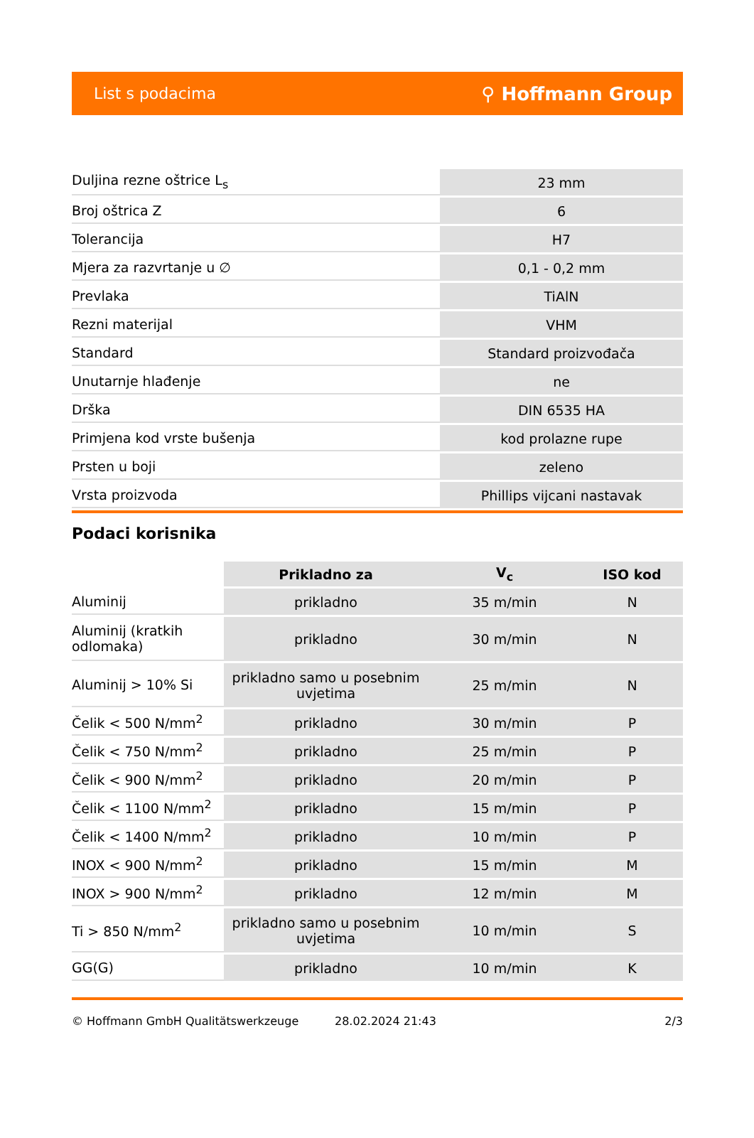List s podacima ⚲ Hoffmann Group
| Duljina rezne oštrice L<sub>s</sub> | 23 mm |
| Broj oštrica Z | 6 |
| Tolerancija | H7 |
| Mjera za razvrtanje u ∅ | 0,1 - 0,2 mm |
| Prevlaka | TiAlN |
| Rezni materijal | VHM |
| Standard | Standard proizvođača |
| Unutarnje hlađenje | ne |
| Drška | DIN 6535 HA |
| Primjena kod vrste bušenja | kod prolazne rupe |
| Prsten u boji | zeleno |
| Vrsta proizvoda | Phillips vijcani nastavak |
Podaci korisnika
| | Prikladno za | V<sub>c</sub> | ISO kod |
| --- | --- | --- | --- |
| Aluminij | prikladno | 35 m/min | N |
| Aluminij (kratkih odlomaka) | prikladno | 30 m/min | N |
| Aluminij > 10% Si | prikladno samo u posebnim uvjetima | 25 m/min | N |
| Čelik < 500 N/mm<sup>2</sup> | prikladno | 30 m/min | P |
| Čelik < 750 N/mm<sup>2</sup> | prikladno | 25 m/min | P |
| Čelik < 900 N/mm<sup>2</sup> | prikladno | 20 m/min | P |
| Čelik < 1100 N/mm<sup>2</sup> | prikladno | 15 m/min | P |
| Čelik < 1400 N/mm<sup>2</sup> | prikladno | 10 m/min | P |
| INOX < 900 N/mm<sup>2</sup> | prikladno | 15 m/min | M |
| INOX > 900 N/mm<sup>2</sup> | prikladno | 12 m/min | M |
| Ti > 850 N/mm<sup>2</sup> | prikladno samo u posebnim uvjetima | 10 m/min | S |
| GG(G) | prikladno | 10 m/min | K |
© Hoffmann GmbH Qualitätswerkzeuge 28.02.2024 21:43 2/3